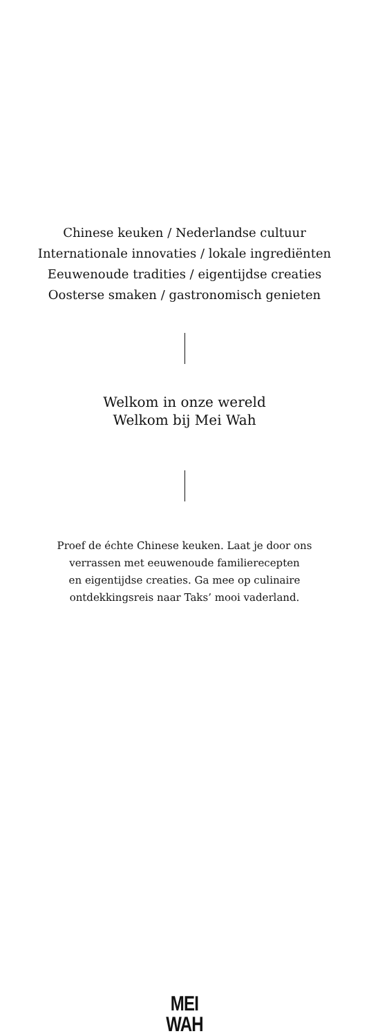Chinese keuken / Nederlandse cultuur
Internationale innovaties / lokale ingrediënten
Eeuwenoude tradities / eigentijdse creaties
Oosterse smaken / gastronomisch genieten
Welkom in onze wereld
Welkom bij Mei Wah
Proef de échte Chinese keuken. Laat je door ons
verrassen met eeuwenoude familierecepten
en eigentijdse creaties. Ga mee op culinaire
ontdekkingsreis naar Taks’ mooi vaderland.
MEI
WAH